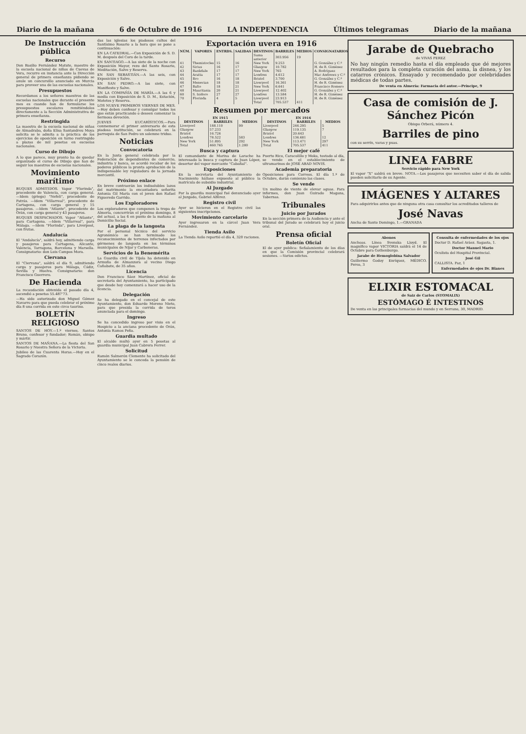Diario de la mañana 6 de Octubre de 1916 LA INDEPENDENCIA Últimos telegramas Diario de la mañana
De Instrucción pública
Recurso
Don Basilio Fernández Matute, maestro de la escuela nacional de niños de Cuevas de Vera, recurre en instancia ante la Dirección general de primera enseñanza pidiendo se anule un concursillo anunciado en Murcia para proveer una de las escuelas nacionales.
Presupuestos
Recordamos a los señores maestros de las escuelas nacionales que durante el presente mes es cuando han de formularse los presupuestos escolares remitiéndolos directamente a la Sección Administrativa de primera enseñanza.
Restringida
La maestra de la escuela nacional de niñas de Almadraba, doña Elisa Santandreu Moya solicita se le admita a la práctica de los ejercicios de oposición en turno restringido a plazas de mil pesetas en escuelas nacionales.
Curso de Dibujo
A lo que parece, muy pronto ha de quedar organizado el curso de Dibujo que han de seguir los maestros de escuelas nacionales.
Movimiento marítimo
BUQUES ADMITIDOS. Vapor "Florinda", procedente de Valencia, con carga general. —Idem (griego) "Nefeli", procedente de Patrás. —Idem "Villarreal", procedente de Cartagena, con carga general y 15 pasajeros. —Idem "Atlante", procedente de Orán, con carga general y 43 pasajeros.
BUQUES DESPACHADOS. Vapor "Atlante", para Cartagena. —Idem "Villarreal", para Málaga. —Idem "Florinda", para Liverpool, con frutas.
Andalucía
El "Andalucía", saldrá hoy, admitiendo carga y pasajeros para Cartagena, Alicante, Valencia, Tarragona, Barcelona y Marsella. Consignatario: don Luis Campos Mora.
Ciervana
El "Ciervana", saldrá el día 9, admitiendo carga y pasajeros para Málaga, Cádiz, Sevilla y Huelva. Consignatario: don Francisco Guerrero.
De Hacienda
La recaudación obtenida el pasado día 4, ascendió a pesetas 55.487'73.
—Ha sido autorizado don Miguel Gómez Navarro para que pueda celebrar el próximo día 8 una corrida en este circo taurino.
BOLETÍN RELIGIOSO
SANTOS DE HOY.—1.º viernes. Santos Bruno, confesor y fundador; Román, obispo y mártir.
SANTOS DE MAÑANA.—La fiesta del San Rosario y Nuestra Señora de la Victoria.
Jubileo de las Cuarenta Horas.—Hoy en el Sagrado Corazón.
das las iglesias los piadosos cultos del Santísimo Rosario a la hora que se pone a continuación:
EN LA CATEDRAL.—Con Exposición de S. D. M. después del Coro de la tarde.
EN SANTIAGO.—A las siete de la noche con Exposición Mayor, rezo del Santo Rosario, Meditación, Salve y Reserva.
EN SAN SEBASTIÁN.—A las seis, con Exposición y Salve.
EN SAN PEDRO.—A las siete, con Manifiesto y Salve.
EN LA COMPAÑÍA DE MARÍA.—A las 6 y media con Exposición de S. D. M., Estación, Motetes y Reserva.
LOS NUEVE PRIMEROS VIERNES DE MES.—Hoy deben confesar y comulgar todos los que están practicando o deseen comenzar la hermosa devoción.
JUEVES EUCARÍSTICOS.—Para conmemorar el primer aniversario de esta piadosa institución, se celebrará en la parroquia de San Pedro un solemne triduo.
Noticias
Convocatoria
En la Junta general celebrada por la Federación de dependientes de comercio, industria y banca, se acordó recabar de los poderes públicos la pronta aprobación de la indispensable ley reguladora de la jornada mercantil.
Próximo enlace
En breve contraerán los indisolubles lazos del matrimonio la encantadora señorita Antonia Gil María con el joven don Rafael Figueredo Garrido.
Los Exploradores
Los exploradores que componen la tropa de Almería, concurrirán el próximo domingo, 8 del actual, a las 6 en punto de la mañana al Domicilio Social.
La plaga de la langosta
Por el personal técnico del servicio Agronómico se han terminado los reconocimientos de terrenos infectados por gérmenes de langosta en los términos municipales de Níjar y Carboneras.
Servicios de la Benemérita
La Guardia civil de Tíjola ha detenido en Armuña de Almanzora al vecino Diego Cañabate, de 35 años.
Licencia
Don Francisco Sáez Martínez, oficial de secretaría del Ayuntamiento, ha participado que desde hoy comenzará a hacer uso de la licencia.
Delegación
Se ha delegado en el concejal de este Ayuntamiento, don Eduardo Moreno Nieto, para que presida la corrida de toros anunciada para el domingo.
Ingreso
Se ha concedido ingreso por visio en el Hospicio a la anciana procedente de Orán, Antonia Ramos Peña.
Guardia multado
El alcalde multó ayer en 5 pesetas al guardia municipal Juan Cabrera Ferrer.
Solicitud
Ramón Salmerón Clemente ha solicitado del Ayuntamiento se le conceda la pensión de cinco reales diarios.
Exportación uvera en 1916
| NÚM. | VAPORES | ENTRDS. | SALIDAS | DESTINOS | BARRILES | MEDIOS | CONSIGNATARIOS |
| --- | --- | --- | --- | --- | --- | --- | --- |
| | | | | Suma anterior | 303.956 | 19 | |
| 41 | Themistocles | 15 | 16 | New York | 9.253 | | G. González y C.ª |
| 42 | Sirius | 16 | 17 | Glasgow | 10.782 | | H. de R. Giménez |
| 43 | Bankdale | 17 | 17 | New York | 765 | | A. Rodríguez |
| 44 | Aratta | 17 | 17 | Londres | 4.612 | | Mac Andrews y C.ª |
| 45 | Bro | 16 | 18 | Bristol | 3.700 | | G. González y C.ª |
| 46 | Menevian | 18 | 18 | Liverpool | 16.361 | | H. de R. Giménez |
| 47 | Balto | 18 | 21 | New York | 6.641 | | Francisco Romero |
| 48 | Mauritania | 20 | 21 | Liverpool | 12.402 | | G. González y C.ª |
| 60 | S. Isidoro | 27 | 27 | Londres | 13.584 | | H. de R. Giménez |
| 70 | Florinda | 4 | 5 | Liverpool | 23.913 | | H. de R. Giménez |
| | | | | Total | 705.537 | 411 | |
Resumen por mercados
| EN 1915 | | | EN 1916 | | |
| --- | --- | --- | --- | --- | --- |
| DESTINOS | BARRILES | MEDIOS | DESTINOS | BARRILES | MEDIOS |
| Liverpool | 188.110 | 99 | Liverpool | 246.295 | 5 |
| Glasgow | 57.233 | | Glasgow | 119.135 | 7 |
| Bristol | 16.726 | | Bristol | 20.643 | |
| Londres | 78.522 | 583 | Londres | 136.681 | 12 |
| New York | 51.895 | 292 | New York | 113.471 | 297 |
| Total | 460.765 | 1.280 | Total | 705.537 | 411 |
Busca y captura
El comandante de Marina de Larache ha interesado la busca y captura de Juan López, desertor del vapor mercante "Cabañal".
Exposiciones
En la secretaría del Ayuntamiento de Nacimiento hállase expuesto al público la matrícula de subsidio industrial.
Al Juzgado
Por la guardia municipal fué denunciado ayer al Juzgado, Gabriel Alférez.
Registro civil
Ayer se hicieron en el Registro civil las siguientes inscripciones.
Movimiento carcelario
Ayer ingresaron en la cárcel Juan Vera Fernández.
Tienda Asilo
La Tienda Asilo repartió el día 4, 320 raciones.
El mejor café
Puerto Rico, Caracolillo y Moka, tostado al día, se vende en el establecimiento de ultramarinos de JOSÉ ABAD NOVIS.
Academia preparatoria
Oposiciones para Correos. El día 1.º de Octubre, darán comienzo las clases.
Se vende
Un molino de viento de elevar aguas. Para informes, don Juan Guirado Magana, Tabernas.
Tribunales
Juicio por Jurados
En la sección primera de la Audiencia y ante el tribunal del Jurado se celebrará hoy el juicio oral.
Prensa oficial
Boletín Oficial
El de ayer publica: Señalamiento de los días en que la Comisión provincial celebrará sesiones. —Varios edictos.
Jarabe de Quebracho
de VIVAS PEREZ
No hay ningún remedio hasta el día empleado que dé mejores resultados para la completa curación del asma, la disnea, y los catarros crónicos. Ensayado y recomendado por celebridades médicas de todas partes.
De venta en Almería: Farmacia del autor.—Príncipe, 9
Casa de comisión de J. Sánchez Picón
Obispo Orberá, número 4.
Barriles de pino
con su serrín, varas y puas.
LINEA FABRE
Servicio rápido para New York
El vapor "X" saldrá en breve. NOTA.—Los pasajeros que necesiten saber el día de salida pueden solicitarlo de su Agente.
IMÁGENES Y ALTARES
Para adquirirlos antes que de ninguna otra casa consultar los acreditados talleres de
José Navas
Ancha de Santo Domingo, 1.—GRANADA
Abonos
Anchoas. Línea Svenska Lloyd. El magnífico vapor VICTORIA saldrá el 14 de Octubre para Gothenburgo.
Jarabe de Hemoglobina Salvador
Guillermo Godoy Enríquez, MÉDICO. Perea, 3
Consulta de enfermedades de los ojos
Doctor D. Rafael Aráez. Sagasta, 1.
Doctor Manuel Mario
Oculista del Hospital Provincial.
José Gil
CALLISTA. Paz, 1
Enfermedades de ojos Dr. Blanes
ELIXIR ESTOMACAL
de Saiz de Carlos (STOMALIX)
ESTÓMAGO É INTESTINOS
De venta en las principales farmacias del mundo y en Serrano, 30, MADRID.